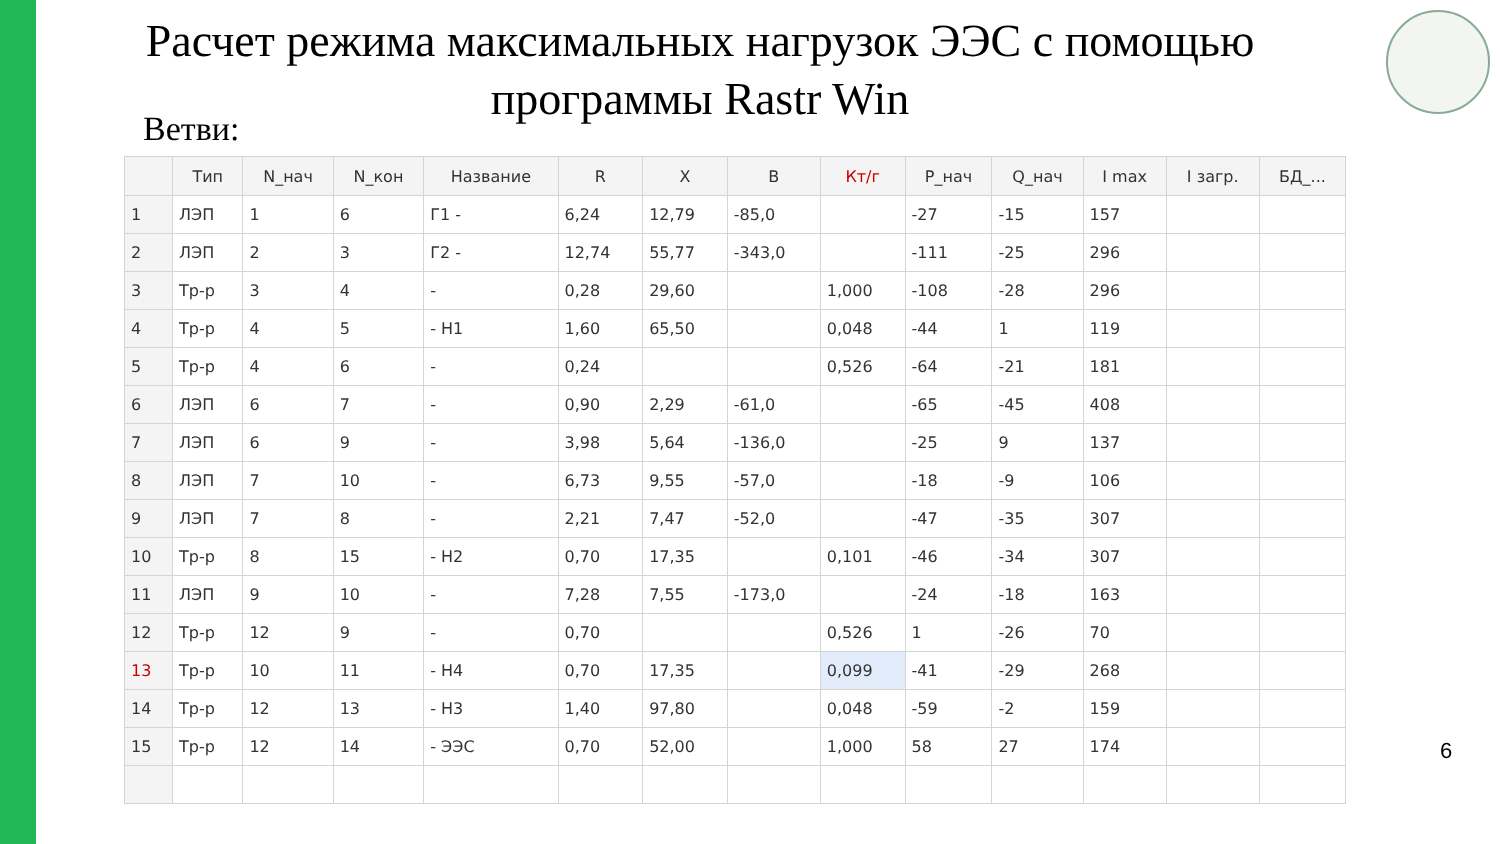Расчет режима максимальных нагрузок ЭЭС с помощью программы Rastr Win
Ветви:
| | Тип | N_нач | N_кон | Название | R | X | B | Кт/г | P_нач | Q_нач | I max | I загр. | БД_... |
| --- | --- | --- | --- | --- | --- | --- | --- | --- | --- | --- | --- | --- | --- |
| 1 | ЛЭП | 1 | 6 | Г1 - | 6,24 | 12,79 | -85,0 | | -27 | -15 | 157 | | |
| 2 | ЛЭП | 2 | 3 | Г2 - | 12,74 | 55,77 | -343,0 | | -111 | -25 | 296 | | |
| 3 | Тр-р | 3 | 4 | - | 0,28 | 29,60 | | 1,000 | -108 | -28 | 296 | | |
| 4 | Тр-р | 4 | 5 | - Н1 | 1,60 | 65,50 | | 0,048 | -44 | 1 | 119 | | |
| 5 | Тр-р | 4 | 6 | - | 0,24 | | | 0,526 | -64 | -21 | 181 | | |
| 6 | ЛЭП | 6 | 7 | - | 0,90 | 2,29 | -61,0 | | -65 | -45 | 408 | | |
| 7 | ЛЭП | 6 | 9 | - | 3,98 | 5,64 | -136,0 | | -25 | 9 | 137 | | |
| 8 | ЛЭП | 7 | 10 | - | 6,73 | 9,55 | -57,0 | | -18 | -9 | 106 | | |
| 9 | ЛЭП | 7 | 8 | - | 2,21 | 7,47 | -52,0 | | -47 | -35 | 307 | | |
| 10 | Тр-р | 8 | 15 | - Н2 | 0,70 | 17,35 | | 0,101 | -46 | -34 | 307 | | |
| 11 | ЛЭП | 9 | 10 | - | 7,28 | 7,55 | -173,0 | | -24 | -18 | 163 | | |
| 12 | Тр-р | 12 | 9 | - | 0,70 | | | 0,526 | 1 | -26 | 70 | | |
| 13 | Тр-р | 10 | 11 | - Н4 | 0,70 | 17,35 | | 0,099 | -41 | -29 | 268 | | |
| 14 | Тр-р | 12 | 13 | - Н3 | 1,40 | 97,80 | | 0,048 | -59 | -2 | 159 | | |
| 15 | Тр-р | 12 | 14 | - ЭЭС | 0,70 | 52,00 | | 1,000 | 58 | 27 | 174 | | |
6